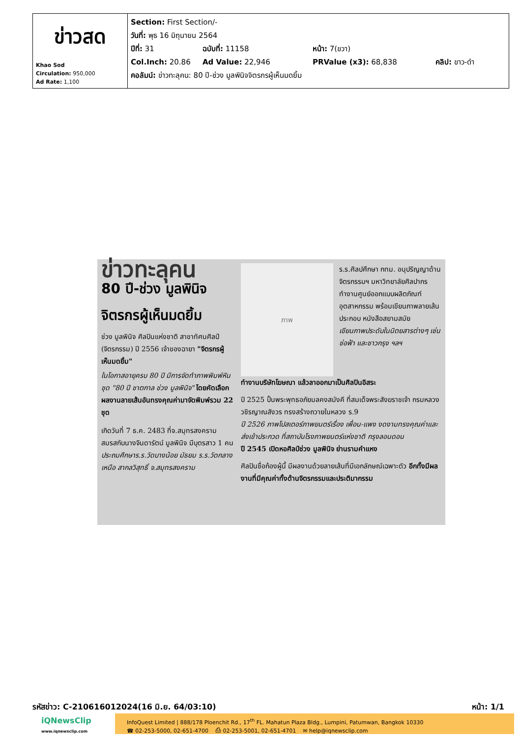| ข่าวสด Khao Sod Circulation: 950,000 Ad Rate: 1,100 | Section: First Section/- วันที่: พุธ 16 มิถุนายน 2564 ปีที่: 31 ฉบับที่: 11158 หน้า: 7(ขวา) Col.Inch: 20.86 Ad Value: 22,946 PRValue (x3): 68,838 คลิป: ขาว-ดำ คอลัมน์: ข่าวทะลุคน: 80 ปี-ช่วง มูลพินิจจิตรกรผู้เห็นมดยิ้ม |
ข่าวทะลุคน
80 ปี-ช่วง มูลพินิจ
จิตรกรผู้เห็นมดยิ้ม
ช่วง มูลพินิจ ศิลปินแห่งชาติ สาขาทัศนศิลป์ (จิตรกรรม) ปี 2556 เจ้าของฉายา "จิตรกรผู้เห็นมดยิ้ม"
ในโอกาสอายุครบ 80 ปี มีการจัดทำภาพพิมพ์หินชุด "80 ปี ชาตกาล ช่วง มูลพินิจ" โดยคัดเลือกผลงานลายเส้นอันทรงคุณค่ามาจัดพิมพ์รวม 22 ชุด
เกิดวันที่ 7 ธ.ค. 2483 ที่จ.สมุทรสงคราม สมรสกับนางจินดารัตน์ มูลพินิจ มีบุตรสาว 1 คน
ประถมศึกษาร.ร.วัดบางน้อย มัธยม ร.ร.วัดกลางเหนือ สากลวิสุทธิ์ จ.สมุทรสงคราม
ภาพ
ร.ร.ศิลปศึกษา กทม. อนุปริญญาด้านจิตรกรรมฯ มหาวิทยาลัยศิลปากร
ทำงานศูนย์ออกแบบผลิตภัณฑ์อุตสาหกรรม พร้อมเขียนภาพลายเส้นประกอบ หนังสือสยามสมัย
เขียนภาพประดับในนิตยสารต่างๆ เช่น ช่อฟ้า และชาวกรุง ฯลฯ
ทำงานบริษัทโฆษณา แล้วลาออกมาเป็นศิลปินอิสระ
ปี 2525 ปั้นพระพุทธอภัยมลคงสมังคี ที่สมเด็จพระสังฆราชเจ้า กรมหลวงวชิรญาณสังวร ทรงสร้างถวายในหลวง ร.9
ปี 2526 ภาพโปสเตอร์ภาพยนตร์เรื่อง เพื่อน-แพง งดงามทรงคุณค่าและส่งเข้าประกวด ที่สถาบันโรงภาพยนตร์แห่งชาติ กรุงลอนดอน
ปี 2545 เปิดหอศิลป์ช่วง มูลพินิจ ย่านรามคำแหง
ศิลปินชื่อก้องผู้นี้ มีผลงานด้วยลายเส้นที่มีเอกลักษณ์เฉพาะตัว อีกทั้งมีผลงานที่มีคุณค่าทั้งด้านจิตรกรรมและประติมากรรม
รหัสข่าว: C-210616012024(16 มิ.ย. 64/03:10) หน้า: 1/1
iQNewsClip
www.iqnewsclip.com
InfoQuest Limited | 888/178 Ploenchit Rd., 17<sup>th</sup> FL. Mahatun Plaza Bldg., Lumpini, Patumwan, Bangkok 10330
☎ 02-253-5000, 02-651-4700 ⎙ 02-253-5001, 02-651-4701 ✉ help@iqnewsclip.com